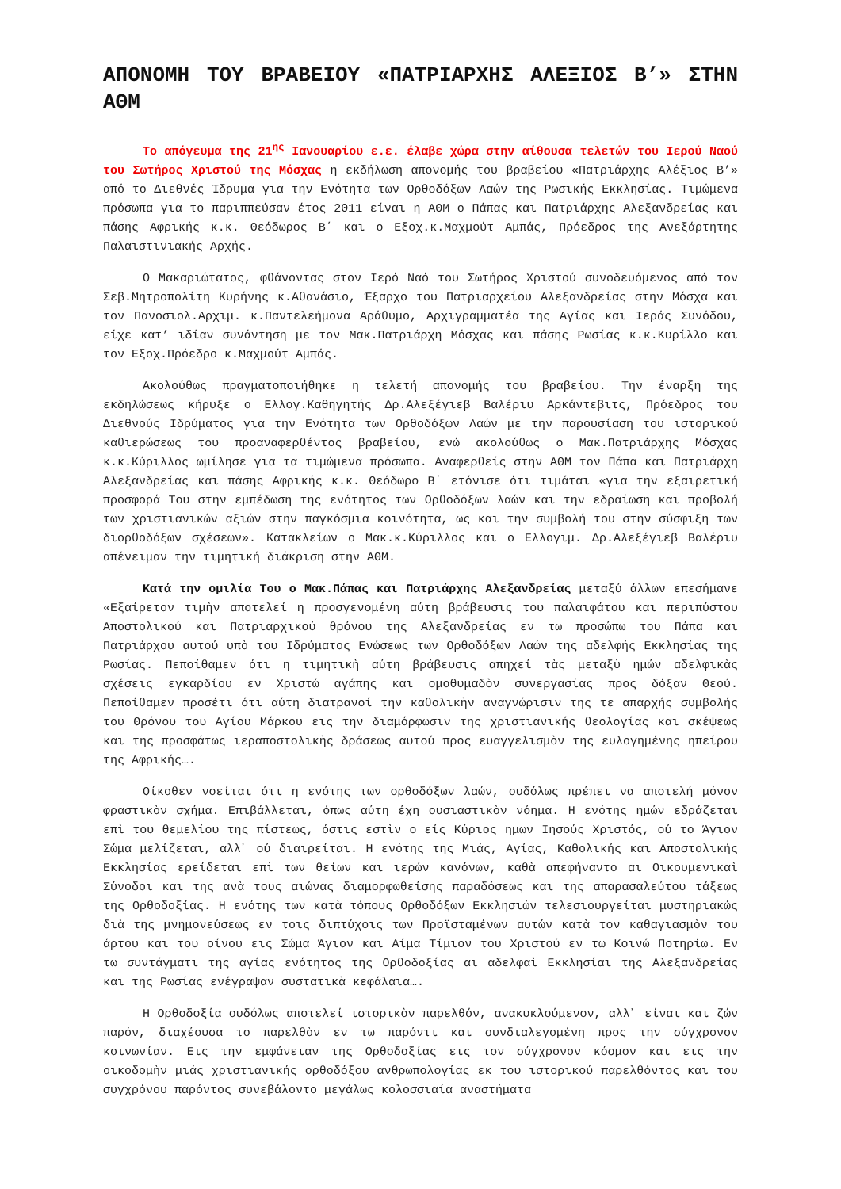ΑΠΟΝΟΜΗ ΤΟΥ ΒΡΑΒΕΙΟΥ «ΠΑΤΡΙΑΡΧΗΣ ΑΛΕΞΙΟΣ Β’» ΣΤΗΝ ΑΘΜ
Το απόγευμα της 21<sup>ης</sup> Ιανουαρίου ε.ε. έλαβε χώρα στην αίθουσα τελετών του Ιερού Ναού του Σωτήρος Χριστού της Μόσχας η εκδήλωση απονομής του βραβείου «Πατριάρχης Αλέξιος Β’» από το Διεθνές Ίδρυμα για την Ενότητα των Ορθοδόξων Λαών της Ρωσικής Εκκλησίας. Τιμώμενα πρόσωπα για το παριππεύσαν έτος 2011 είναι η ΑΘΜ ο Πάπας και Πατριάρχης Αλεξανδρείας και πάσης Αφρικής κ.κ. Θεόδωρος Β΄ και ο Εξοχ.κ.Μαχμούτ Αμπάς, Πρόεδρος της Ανεξάρτητης Παλαιστινιακής Αρχής.
Ο Μακαριώτατος, φθάνοντας στον Ιερό Ναό του Σωτήρος Χριστού συνοδευόμενος από τον Σεβ.Μητροπολίτη Κυρήνης κ.Αθανάσιο, Έξαρχο του Πατριαρχείου Αλεξανδρείας στην Μόσχα και τον Πανοσιολ.Αρχιμ. κ.Παντελεήμονα Αράθυμο, Αρχιγραμματέα της Αγίας και Ιεράς Συνόδου, είχε κατ’ ιδίαν συνάντηση με τον Μακ.Πατριάρχη Μόσχας και πάσης Ρωσίας κ.κ.Κυρίλλο και τον Εξοχ.Πρόεδρο κ.Μαχμούτ Αμπάς.
Ακολούθως πραγματοποιήθηκε η τελετή απονομής του βραβείου. Την έναρξη της εκδηλώσεως κήρυξε ο Ελλογ.Καθηγητής Δρ.Αλεξέγιεβ Βαλέριυ Αρκάντεβιτς, Πρόεδρος του Διεθνούς Ιδρύματος για την Ενότητα των Ορθοδόξων Λαών με την παρουσίαση του ιστορικού καθιερώσεως του προαναφερθέντος βραβείου, ενώ ακολούθως ο Μακ.Πατριάρχης Μόσχας κ.κ.Κύριλλος ωμίλησε για τα τιμώμενα πρόσωπα. Αναφερθείς στην ΑΘΜ τον Πάπα και Πατριάρχη Αλεξανδρείας και πάσης Αφρικής κ.κ. Θεόδωρο Β΄ ετόνισε ότι τιμάται «για την εξαιρετική προσφορά Του στην εμπέδωση της ενότητος των Ορθοδόξων λαών και την εδραίωση και προβολή των χριστιανικών αξιών στην παγκόσμια κοινότητα, ως και την συμβολή του στην σύσφιξη των διορθοδόξων σχέσεων». Κατακλείων ο Μακ.κ.Κύριλλος και ο Ελλογιμ. Δρ.Αλεξέγιεβ Βαλέριυ απένειμαν την τιμητική διάκριση στην ΑΘΜ.
Κατά την ομιλία Του ο Μακ.Πάπας και Πατριάρχης Αλεξανδρείας μεταξύ άλλων επεσήμανε «Εξαίρετον τιμὴν αποτελεί η προσγενομένη αύτη βράβευσις του παλαιφάτου και περιπύστου Αποστολικού και Πατριαρχικού θρόνου της Αλεξανδρείας εν τω προσώπω του Πάπα και Πατριάρχου αυτού υπὸ του Ιδρύματος Ενώσεως των Ορθοδόξων Λαών της αδελφής Εκκλησίας της Ρωσίας. Πεποίθαμεν ότι η τιμητικὴ αύτη βράβευσις απηχεί τὰς μεταξὺ ημών αδελφικὰς σχέσεις εγκαρδίου εν Χριστώ αγάπης και ομοθυμαδὸν συνεργασίας προς δόξαν Θεού. Πεποίθαμεν προσέτι ότι αύτη διατρανοί την καθολικὴν αναγνώρισιν της τε απαρχής συμβολής του Θρόνου του Αγίου Μάρκου εις την διαμόρφωσιν της χριστιανικής θεολογίας και σκέψεως και της προσφάτως ιεραποστολικὴς δράσεως αυτού προς ευαγγελισμὸν της ευλογημένης ηπείρου της Αφρικής….
Οίκοθεν νοείται ότι η ενότης των ορθοδόξων λαών, ουδόλως πρέπει να αποτελή μόνον φραστικὸν σχήμα. Επιβάλλεται, όπως αύτη έχη ουσιαστικὸν νόημα. Η ενότης ημών εδράζεται επὶ του θεμελίου της πίστεως, όστις εστὶν ο είς Κύριος ημων Ιησούς Χριστός, ού το Άγιον Σώμα μελίζεται, αλλ᾽ ού διαιρείται. Η ενότης της Μιάς, Αγίας, Καθολικής και Αποστολικής Εκκλησίας ερείδεται επὶ των θείων και ιερών κανόνων, καθὰ απεφήναντο αι Οικουμενικαὶ Σύνοδοι και της ανὰ τους αιώνας διαμορφωθείσης παραδόσεως και της απαρασαλεύτου τάξεως της Ορθοδοξίας. Η ενότης των κατὰ τόπους Ορθοδόξων Εκκλησιών τελεσιουργείται μυστηριακώς διὰ της μνημονεύσεως εν τοις διπτύχοις των Προϊσταμένων αυτών κατὰ τον καθαγιασμὸν του άρτου και του οίνου εις Σώμα Άγιον και Αίμα Τίμιον του Χριστού εν τω Κοινώ Ποτηρίω. Εν τω συντάγματι της αγίας ενότητος της Ορθοδοξίας αι αδελφαὶ Εκκλησίαι της Αλεξανδρείας και της Ρωσίας ενέγραψαν συστατικὰ κεφάλαια….
Η Ορθοδοξία ουδόλως αποτελεί ιστορικὸν παρελθόν, ανακυκλούμενον, αλλ᾽ είναι και ζών παρόν, διαχέουσα το παρελθὸν εν τω παρόντι και συνδιαλεγομένη προς την σύγχρονον κοινωνίαν. Εις την εμφάνειαν της Ορθοδοξίας εις τον σύγχρονον κόσμον και εις την οικοδομὴν μιάς χριστιανικής ορθοδόξου ανθρωπολογίας εκ του ιστορικού παρελθόντος και του συγχρόνου παρόντος συνεβάλοντο μεγάλως κολοσσιαία αναστήματα